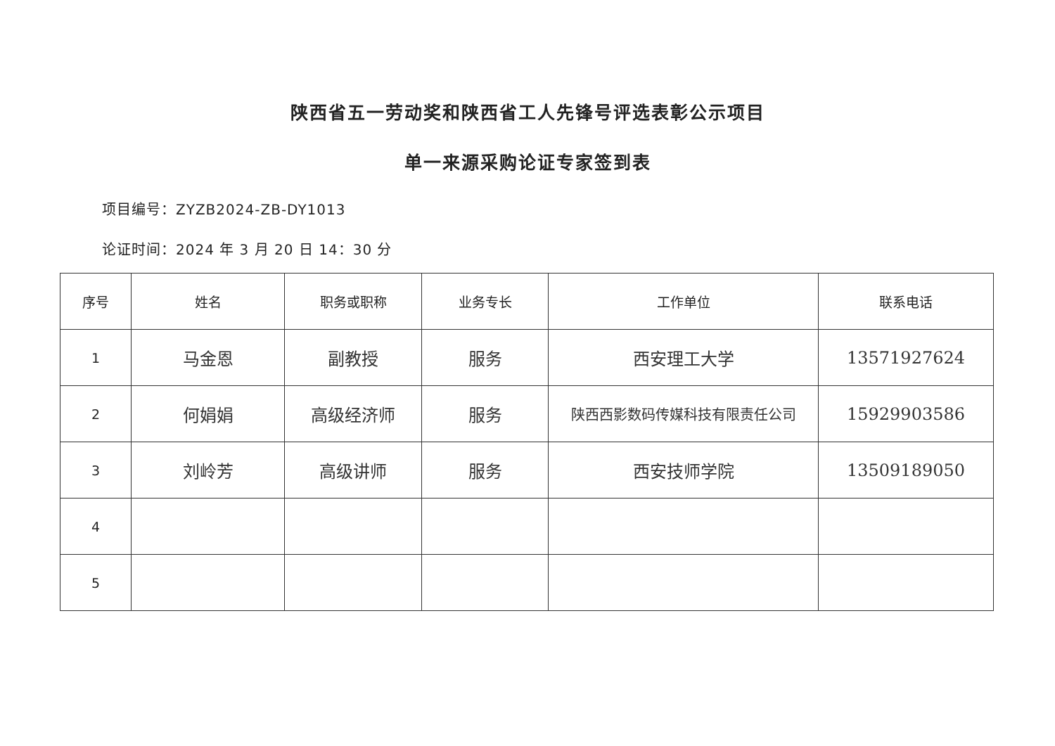陕西省五一劳动奖和陕西省工人先锋号评选表彰公示项目
单一来源采购论证专家签到表
项目编号：ZYZB2024-ZB-DY1013
论证时间：2024 年 3 月 20 日 14：30 分
| 序号 | 姓名 | 职务或职称 | 业务专长 | 工作单位 | 联系电话 |
| --- | --- | --- | --- | --- | --- |
| 1 | 马金恩 | 副教授 | 服务 | 西安理工大学 | 13571927624 |
| 2 | 何娟娟 | 高级经济师 | 服务 | 陕西西影数码传媒科技有限责任公司 | 15929903586 |
| 3 | 刘岭芳 | 高级讲师 | 服务 | 西安技师学院 | 13509189050 |
| 4 | | | | | |
| 5 | | | | | |